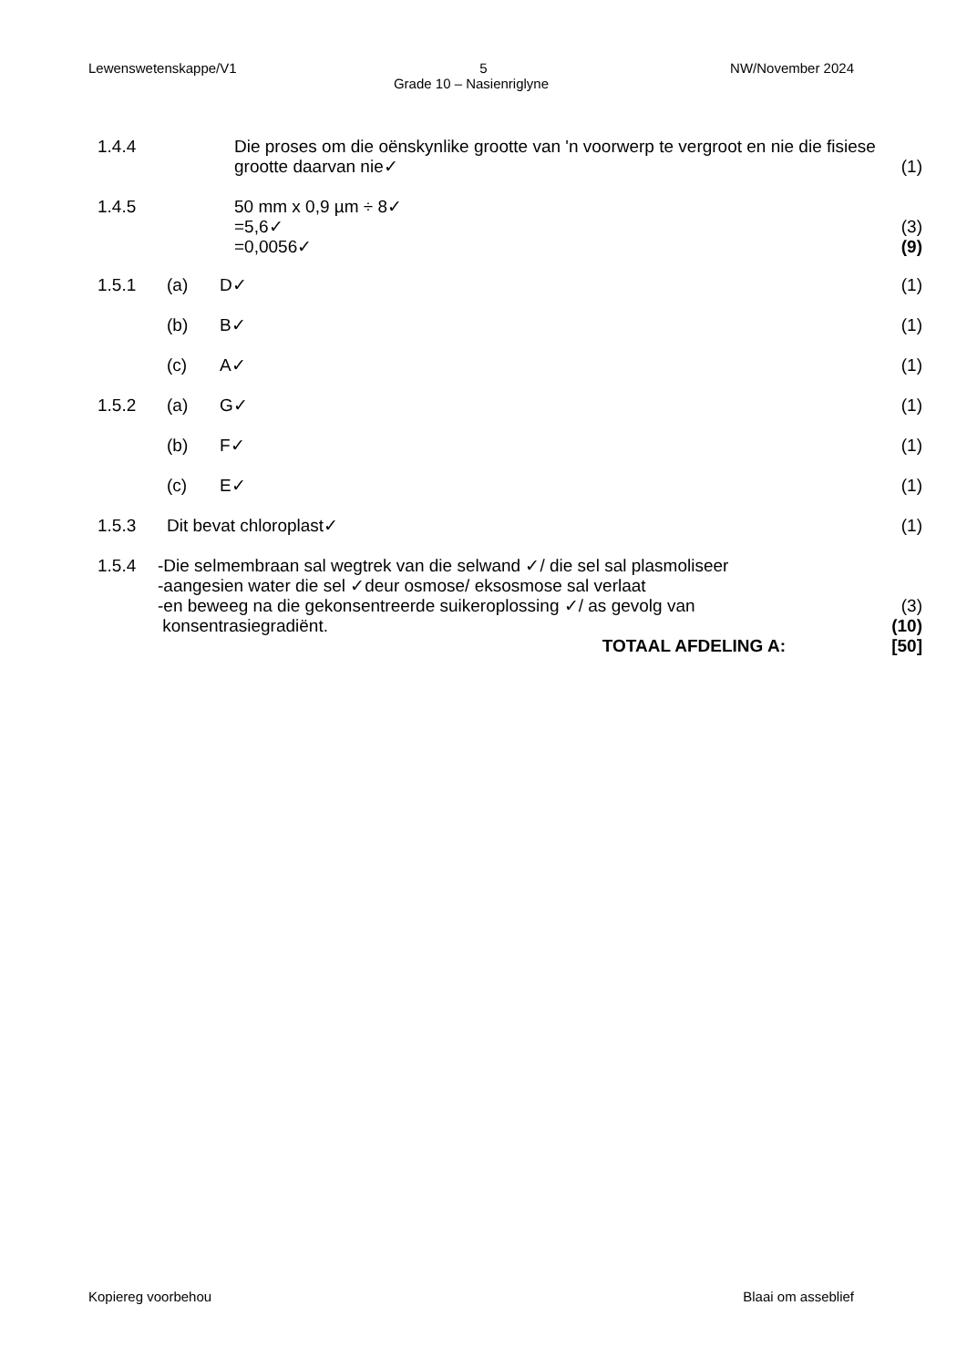Lewenswetenskappe/V1 5 NW/November 2024
Grade 10 – Nasienriglyne
1.4.4 Die proses om die oënskynlike grootte van 'n voorwerp te vergroot en nie die fisiese grootte daarvan nie✓
(1)
1.4.5 50 mm x 0,9 µm ÷ 8✓
=5,6✓
=0,0056✓
(3)
(9)
1.5.1 (a) D✓ (1)
(b) B✓ (1)
(c) A✓ (1)
1.5.2 (a) G✓ (1)
(b) F✓ (1)
(c) E✓ (1)
1.5.3 Dit bevat chloroplast✓ (1)
1.5.4 -Die selmembraan sal wegtrek van die selwand ✓/ die sel sal plasmoliseer
-aangesien water die sel ✓deur osmose/ eksosmose sal verlaat
-en beweeg na die gekonsentreerde suikeroplossing ✓/ as gevolg van
konsentrasiegradiënt.
(3)
(10)
TOTAAL AFDELING A: [50]
Kopiereg voorbehou Blaai om asseblief